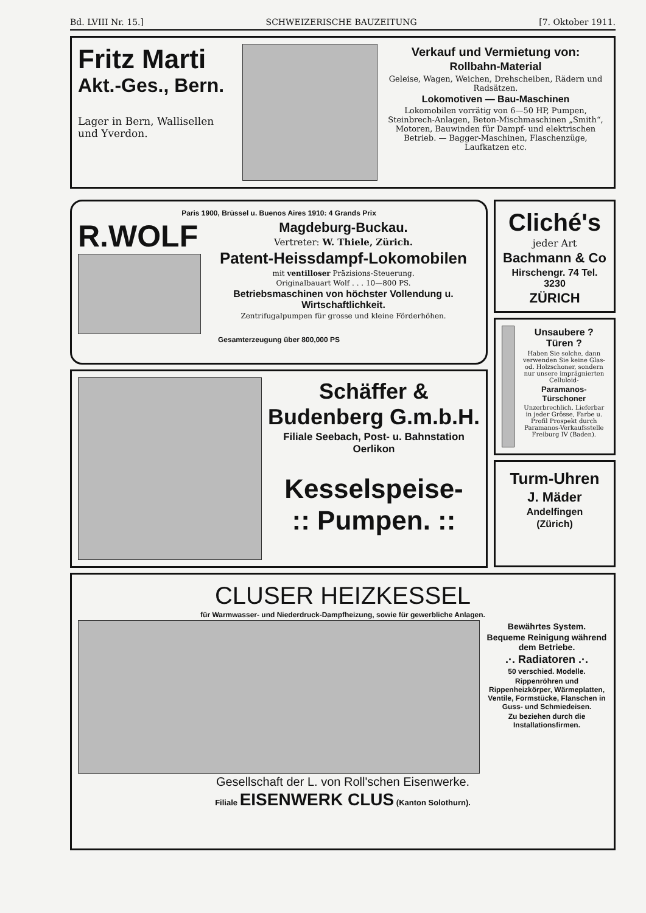Bd. LVIII Nr. 15.] SCHWEIZERISCHE BAUZEITUNG [7. Oktober 1911.
Fritz Marti
Akt.-Ges., Bern.
Lager in Bern, Wallisellen und Yverdon.
Verkauf und Vermietung von:
Rollbahn-Material
Geleise, Wagen, Weichen, Drehscheiben, Rädern und Radsätzen.
Lokomotiven — Bau-Maschinen
Lokomobilen vorrätig von 6—50 HP, Pumpen, Steinbrech-Anlagen, Beton-Mischmaschinen „Smith“, Motoren, Bauwinden für Dampf- und elektrischen Betrieb. — Bagger-Maschinen, Flaschenzüge, Laufkatzen etc.
Paris 1900, Brüssel u. Buenos Aires 1910: 4 Grands Prix
R.WOLF
Magdeburg-Buckau.
Vertreter: W. Thiele, Zürich.
Patent-Heissdampf-Lokomobilen
mit ventilloser Präzisions-Steuerung.
Originalbauart Wolf . . . 10—800 PS.
Betriebsmaschinen von höchster Vollendung u. Wirtschaftlichkeit.
Zentrifugalpumpen für grosse und kleine Förderhöhen.
Gesamterzeugung über 800,000 PS
Schäffer & Budenberg G.m.b.H.
Filiale Seebach, Post- u. Bahnstation Oerlikon
Kesselspeise-
:: Pumpen. ::
Cliché's
jeder Art
Bachmann & Co
Hirschengr. 74 Tel. 3230
ZÜRICH
Unsaubere ? Türen ?
Haben Sie solche, dann verwenden Sie keine Glas- od. Holzschoner, sondern nur unsere imprägnierten Celluloid-
Paramanos-Türschoner
Unzerbrechlich. Lieferbar in jeder Grösse, Farbe u. Profil Prospekt durch Paramanos-Verkaufsstelle Freiburg IV (Baden).
Turm-Uhren
J. Mäder
Andelfingen
(Zürich)
CLUSER HEIZKESSEL
für Warmwasser- und Niederdruck-Dampfheizung, sowie für gewerbliche Anlagen.
Bewährtes System.
Bequeme Reinigung während dem Betriebe.
.·. Radiatoren .·.
50 verschied. Modelle.
Rippenröhren und Rippenheizkörper, Wärmeplatten, Ventile, Formstücke, Flanschen in Guss- und Schmiedeisen.
Zu beziehen durch die Installationsfirmen.
Gesellschaft der L. von Roll'schen Eisenwerke.
Filiale EISENWERK CLUS (Kanton Solothurn).